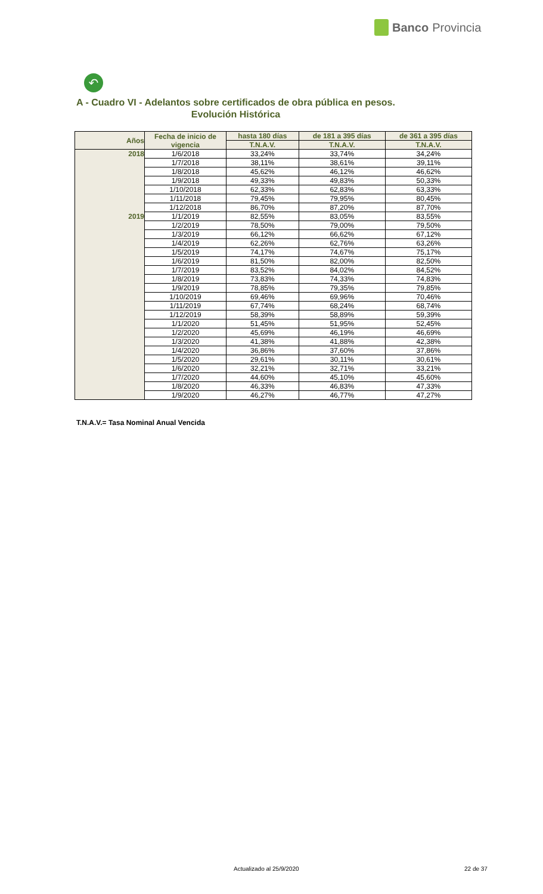Banco Provincia
↶
A - Cuadro VI - Adelantos sobre certificados de obra pública en pesos.
Evolución Histórica
| Años | Fecha de inicio de vigencia | hasta 180 días | de 181 a 395 días | de 361 a 395 días |
| --- | --- | --- | --- | --- |
| | | T.N.A.V. | T.N.A.V. | T.N.A.V. |
| 2018 | 1/6/2018 | 33,24% | 33,74% | 34,24% |
| | 1/7/2018 | 38,11% | 38,61% | 39,11% |
| | 1/8/2018 | 45,62% | 46,12% | 46,62% |
| | 1/9/2018 | 49,33% | 49,83% | 50,33% |
| | 1/10/2018 | 62,33% | 62,83% | 63,33% |
| | 1/11/2018 | 79,45% | 79,95% | 80,45% |
| | 1/12/2018 | 86,70% | 87,20% | 87,70% |
| 2019 | 1/1/2019 | 82,55% | 83,05% | 83,55% |
| | 1/2/2019 | 78,50% | 79,00% | 79,50% |
| | 1/3/2019 | 66,12% | 66,62% | 67,12% |
| | 1/4/2019 | 62,26% | 62,76% | 63,26% |
| | 1/5/2019 | 74,17% | 74,67% | 75,17% |
| | 1/6/2019 | 81,50% | 82,00% | 82,50% |
| | 1/7/2019 | 83,52% | 84,02% | 84,52% |
| | 1/8/2019 | 73,83% | 74,33% | 74,83% |
| | 1/9/2019 | 78,85% | 79,35% | 79,85% |
| | 1/10/2019 | 69,46% | 69,96% | 70,46% |
| | 1/11/2019 | 67,74% | 68,24% | 68,74% |
| | 1/12/2019 | 58,39% | 58,89% | 59,39% |
| | 1/1/2020 | 51,45% | 51,95% | 52,45% |
| | 1/2/2020 | 45,69% | 46,19% | 46,69% |
| | 1/3/2020 | 41,38% | 41,88% | 42,38% |
| | 1/4/2020 | 36,86% | 37,60% | 37,86% |
| | 1/5/2020 | 29,61% | 30,11% | 30,61% |
| | 1/6/2020 | 32,21% | 32,71% | 33,21% |
| | 1/7/2020 | 44,60% | 45,10% | 45,60% |
| | 1/8/2020 | 46,33% | 46,83% | 47,33% |
| | 1/9/2020 | 46,27% | 46,77% | 47,27% |
T.N.A.V.= Tasa Nominal Anual Vencida
Actualizado al 25/9/2020 22 de 37